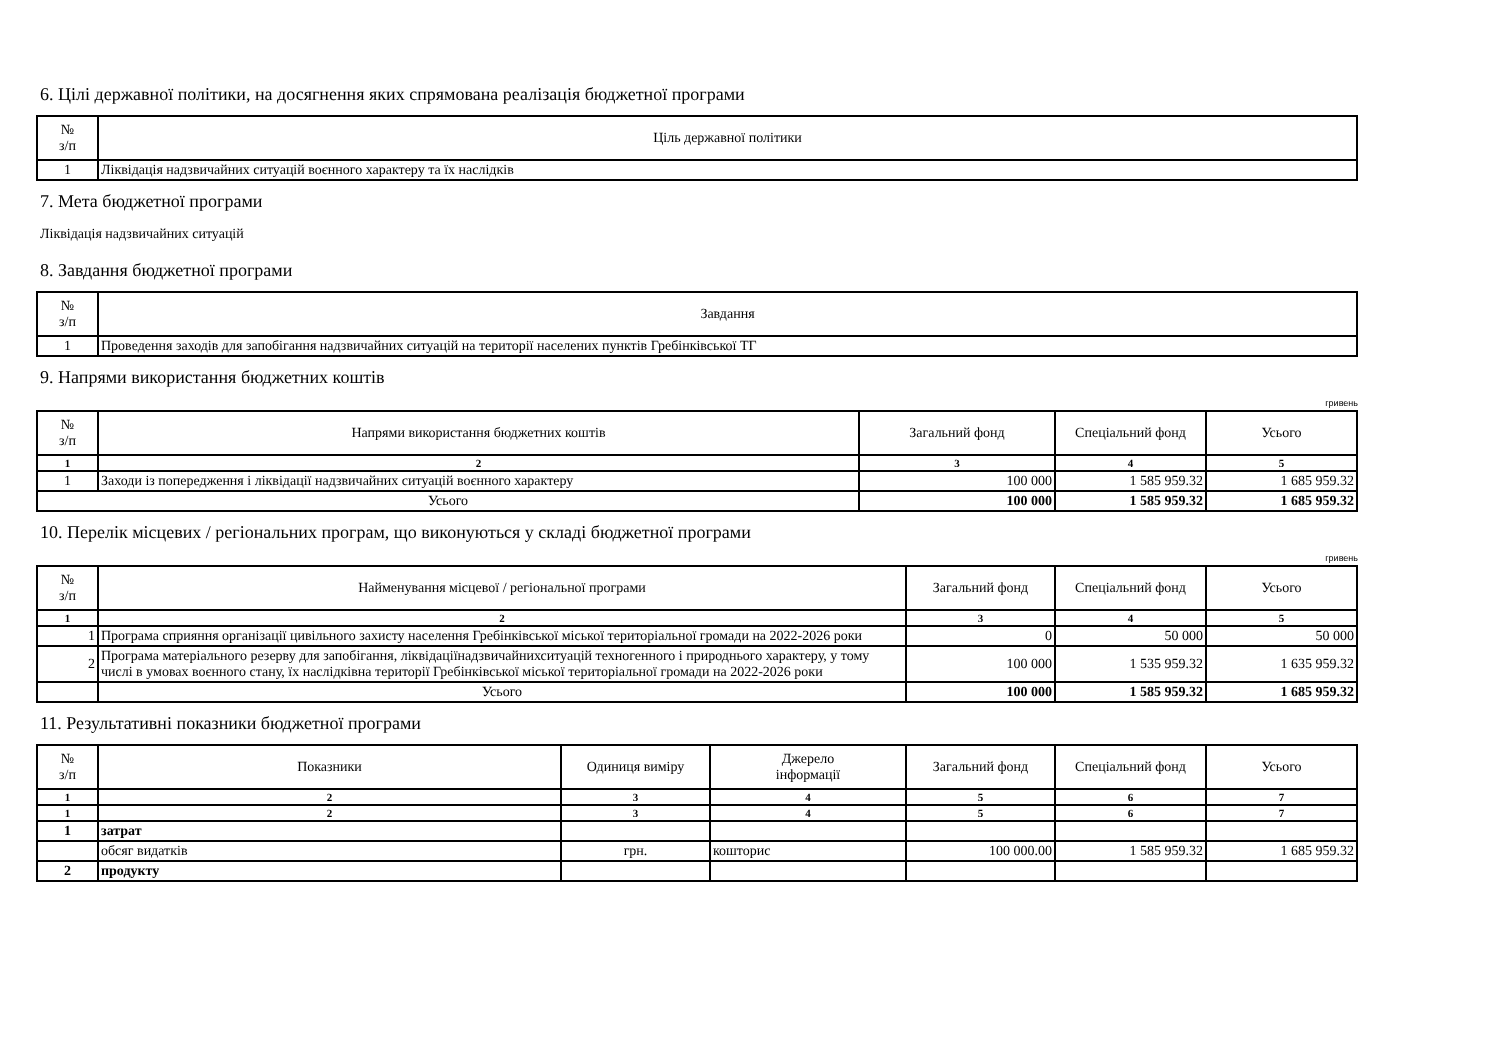6. Цілі державної політики, на досягнення яких спрямована реалізація бюджетної програми
| № з/п | Ціль державної політики |
| --- | --- |
| 1 | Ліквідація надзвичайних ситуацій воєнного характеру та їх наслідків |
7. Мета бюджетної програми
Ліквідація надзвичайних ситуацій
8. Завдання бюджетної програми
| № з/п | Завдання |
| --- | --- |
| 1 | Проведення заходів для запобігання надзвичайних ситуацій на території населених пунктів Гребінківської ТГ |
9. Напрями використання бюджетних коштів
гривень
| № з/п | Напрями використання бюджетних коштів | Загальний фонд | Спеціальний фонд | Усього |
| --- | --- | --- | --- | --- |
| 1 | 2 | 3 | 4 | 5 |
| 1 | Заходи із попередження і ліквідації надзвичайних ситуацій воєнного характеру | 100 000 | 1 585 959.32 | 1 685 959.32 |
| Усього | | 100 000 | 1 585 959.32 | 1 685 959.32 |
10. Перелік місцевих / регіональних програм, що виконуються у складі бюджетної програми
гривень
| № з/п | Найменування місцевої / регіональної програми | Загальний фонд | Спеціальний фонд | Усього |
| --- | --- | --- | --- | --- |
| 1 | 2 | 3 | 4 | 5 |
| 1 | Програма сприяння організації цивільного захисту населення Гребінківської міської територіальної громади на 2022-2026 роки | 0 | 50 000 | 50 000 |
| 2 | Програма матеріального резерву для запобігання, ліквідаціїнадзвичайнихситуацій техногенного і природнього характеру, у тому числі в умовах воєнного стану, їх наслідківна території Гребінківської міської територіальної громади на 2022-2026 роки | 100 000 | 1 535 959.32 | 1 635 959.32 |
| | Усього | 100 000 | 1 585 959.32 | 1 685 959.32 |
11. Результативні показники бюджетної програми
| № з/п | Показники | Одиниця виміру | Джерело інформації | Загальний фонд | Спеціальний фонд | Усього |
| --- | --- | --- | --- | --- | --- | --- |
| 1 | 2 | 3 | 4 | 5 | 6 | 7 |
| 1 | 2 | 3 | 4 | 5 | 6 | 7 |
| 1 | затрат | | | | | |
| | обсяг видатків | грн. | кошторис | 100 000.00 | 1 585 959.32 | 1 685 959.32 |
| 2 | продукту | | | | | |